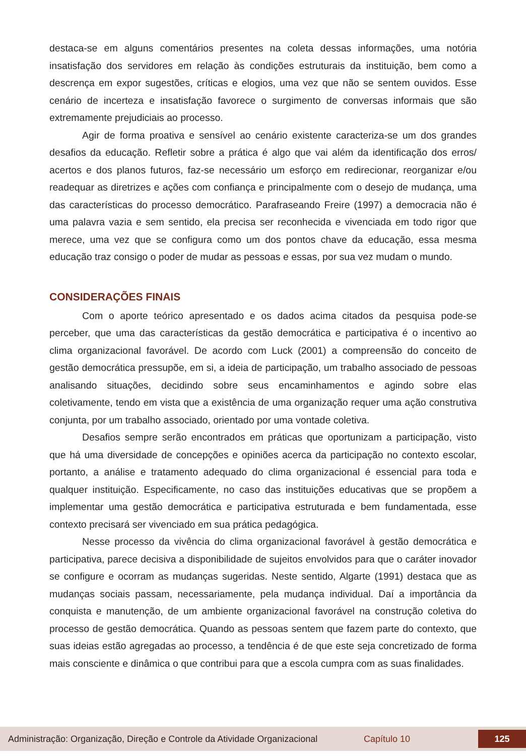destaca-se em alguns comentários presentes na coleta dessas informações, uma notória insatisfação dos servidores em relação às condições estruturais da instituição, bem como a descrença em expor sugestões, críticas e elogios, uma vez que não se sentem ouvidos. Esse cenário de incerteza e insatisfação favorece o surgimento de conversas informais que são extremamente prejudiciais ao processo.
Agir de forma proativa e sensível ao cenário existente caracteriza-se um dos grandes desafios da educação. Refletir sobre a prática é algo que vai além da identificação dos erros/ acertos e dos planos futuros, faz-se necessário um esforço em redirecionar, reorganizar e/ou readequar as diretrizes e ações com confiança e principalmente com o desejo de mudança, uma das características do processo democrático. Parafraseando Freire (1997) a democracia não é uma palavra vazia e sem sentido, ela precisa ser reconhecida e vivenciada em todo rigor que merece, uma vez que se configura como um dos pontos chave da educação, essa mesma educação traz consigo o poder de mudar as pessoas e essas, por sua vez mudam o mundo.
CONSIDERAÇÕES FINAIS
Com o aporte teórico apresentado e os dados acima citados da pesquisa pode-se perceber, que uma das características da gestão democrática e participativa é o incentivo ao clima organizacional favorável. De acordo com Luck (2001) a compreensão do conceito de gestão democrática pressupõe, em si, a ideia de participação, um trabalho associado de pessoas analisando situações, decidindo sobre seus encaminhamentos e agindo sobre elas coletivamente, tendo em vista que a existência de uma organização requer uma ação construtiva conjunta, por um trabalho associado, orientado por uma vontade coletiva.
Desafios sempre serão encontrados em práticas que oportunizam a participação, visto que há uma diversidade de concepções e opiniões acerca da participação no contexto escolar, portanto, a análise e tratamento adequado do clima organizacional é essencial para toda e qualquer instituição. Especificamente, no caso das instituições educativas que se propõem a implementar uma gestão democrática e participativa estruturada e bem fundamentada, esse contexto precisará ser vivenciado em sua prática pedagógica.
Nesse processo da vivência do clima organizacional favorável à gestão democrática e participativa, parece decisiva a disponibilidade de sujeitos envolvidos para que o caráter inovador se configure e ocorram as mudanças sugeridas. Neste sentido, Algarte (1991) destaca que as mudanças sociais passam, necessariamente, pela mudança individual. Daí a importância da conquista e manutenção, de um ambiente organizacional favorável na construção coletiva do processo de gestão democrática. Quando as pessoas sentem que fazem parte do contexto, que suas ideias estão agregadas ao processo, a tendência é de que este seja concretizado de forma mais consciente e dinâmica o que contribui para que a escola cumpra com as suas finalidades.
Administração: Organização, Direção e Controle da Atividade Organizacional Capítulo 10 125